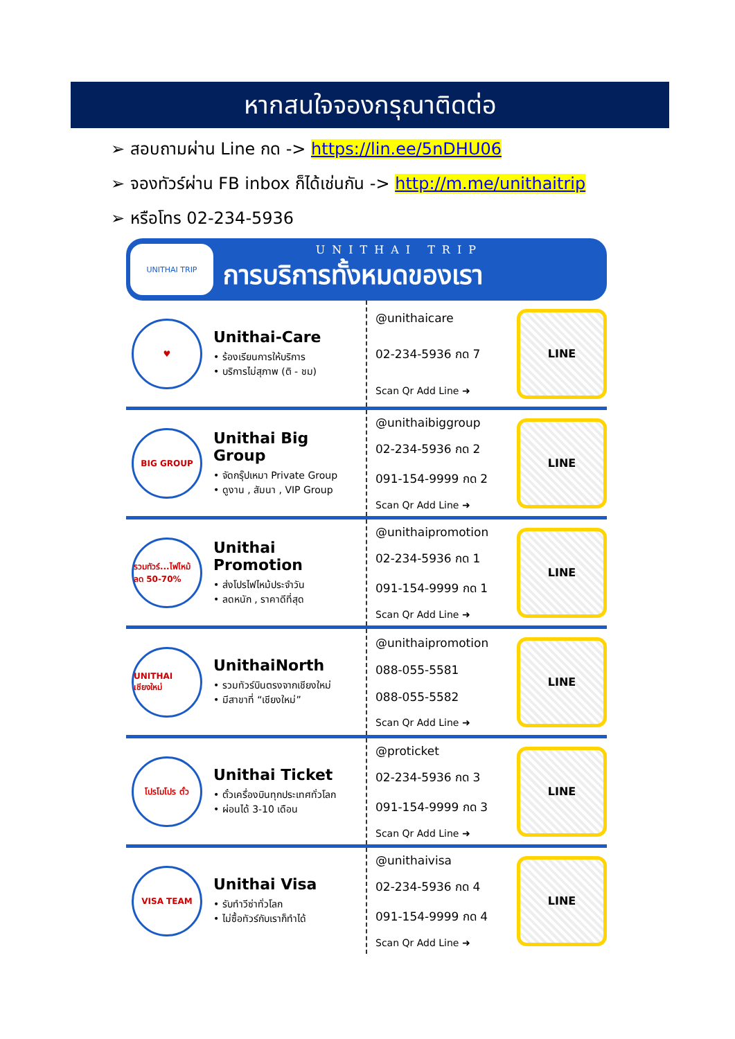หากสนใจจองกรุณาติดต่อ
➢ สอบถามผ่าน Line กด -> https://lin.ee/5nDHU06
➢ จองทัวร์ผ่าน FB inbox ก็ได้เช่นกัน -> http://m.me/unithaitrip
➢ หรือโทร 02-234-5936
UNITHAI TRIP
UNITHAI TRIP
การบริการทั้งหมดของเรา
♥
Unithai-Care
• ร้องเรียนการให้บริการ
• บริการไม่สุภาพ (ติ - ชม)
@unithaicare
02-234-5936 กด 7
Scan Qr Add Line ➜
LINE
BIG GROUP
Unithai Big Group
• จัดกรุ๊ปเหมา Private Group
• ดูงาน , สัมนา , VIP Group
@unithaibiggroup
02-234-5936 กด 2
091-154-9999 กด 2
Scan Qr Add Line ➜
LINE
รวมทัวร์...ไฟไหม้ ลด 50-70%
Unithai Promotion
• ส่งโปรไฟไหม้ประจำวัน
• ลดหนัก , ราคาดีที่สุด
@unithaipromotion
02-234-5936 กด 1
091-154-9999 กด 1
Scan Qr Add Line ➜
LINE
UNITHAI เชียงใหม่
UnithaiNorth
• รวมทัวร์บินตรงจากเชียงใหม่
• มีสาขาที่ “เชียงใหม่”
@unithaipromotion
088-055-5581
088-055-5582
Scan Qr Add Line ➜
LINE
โปรโมโปร ตั๋ว
Unithai Ticket
• ตั๋วเครื่องบินทุกประเทศทั่วโลก
• ผ่อนได้ 3-10 เดือน
@proticket
02-234-5936 กด 3
091-154-9999 กด 3
Scan Qr Add Line ➜
LINE
VISA TEAM
Unithai Visa
• รับทำวีซ่าทั่วโลก
• ไม่ซื้อทัวร์กับเราก็ทำได้
@unithaivisa
02-234-5936 กด 4
091-154-9999 กด 4
Scan Qr Add Line ➜
LINE